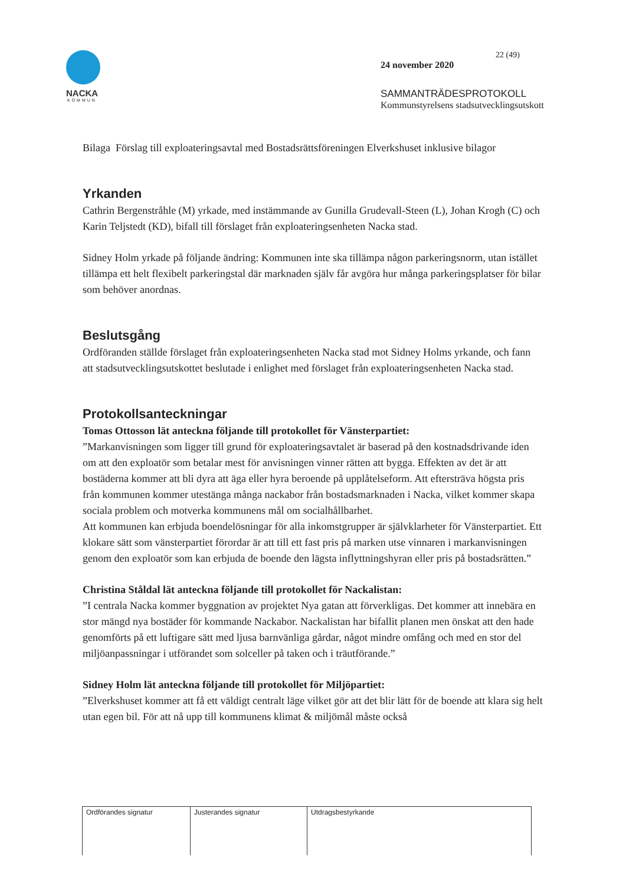NACKA
KOMMUN
22 (49)
24 november 2020
SAMMANTRÄDESPROTOKOLL
Kommunstyrelsens stadsutvecklingsutskott
Bilaga Förslag till exploateringsavtal med Bostadsrättsföreningen Elverkshuset inklusive bilagor
Yrkanden
Cathrin Bergenstråhle (M) yrkade, med instämmande av Gunilla Grudevall-Steen (L), Johan Krogh (C) och Karin Teljstedt (KD), bifall till förslaget från exploateringsenheten Nacka stad.
Sidney Holm yrkade på följande ändring: Kommunen inte ska tillämpa någon parkeringsnorm, utan istället tillämpa ett helt flexibelt parkeringstal där marknaden själv får avgöra hur många parkeringsplatser för bilar som behöver anordnas.
Beslutsgång
Ordföranden ställde förslaget från exploateringsenheten Nacka stad mot Sidney Holms yrkande, och fann att stadsutvecklingsutskottet beslutade i enlighet med förslaget från exploateringsenheten Nacka stad.
Protokollsanteckningar
Tomas Ottosson lät anteckna följande till protokollet för Vänsterpartiet:
”Markanvisningen som ligger till grund för exploateringsavtalet är baserad på den kostnadsdrivande iden om att den exploatör som betalar mest för anvisningen vinner rätten att bygga. Effekten av det är att bostäderna kommer att bli dyra att äga eller hyra beroende på upplåtelseform. Att eftersträva högsta pris från kommunen kommer utestänga många nackabor från bostadsmarknaden i Nacka, vilket kommer skapa sociala problem och motverka kommunens mål om socialhållbarhet.
Att kommunen kan erbjuda boendelösningar för alla inkomstgrupper är självklarheter för Vänsterpartiet. Ett klokare sätt som vänsterpartiet förordar är att till ett fast pris på marken utse vinnaren i markanvisningen genom den exploatör som kan erbjuda de boende den lägsta inflyttningshyran eller pris på bostadsrätten.”
Christina Ståldal lät anteckna följande till protokollet för Nackalistan:
”I centrala Nacka kommer byggnation av projektet Nya gatan att förverkligas. Det kommer att innebära en stor mängd nya bostäder för kommande Nackabor. Nackalistan har bifallit planen men önskat att den hade genomförts på ett luftigare sätt med ljusa barnvänliga gårdar, något mindre omfång och med en stor del miljöanpassningar i utförandet som solceller på taken och i träutförande.”
Sidney Holm lät anteckna följande till protokollet för Miljöpartiet:
”Elverkshuset kommer att få ett väldigt centralt läge vilket gör att det blir lätt för de boende att klara sig helt utan egen bil. För att nå upp till kommunens klimat & miljömål måste också
| Ordförandes signatur | Justerandes signatur | Utdragsbestyrkande |